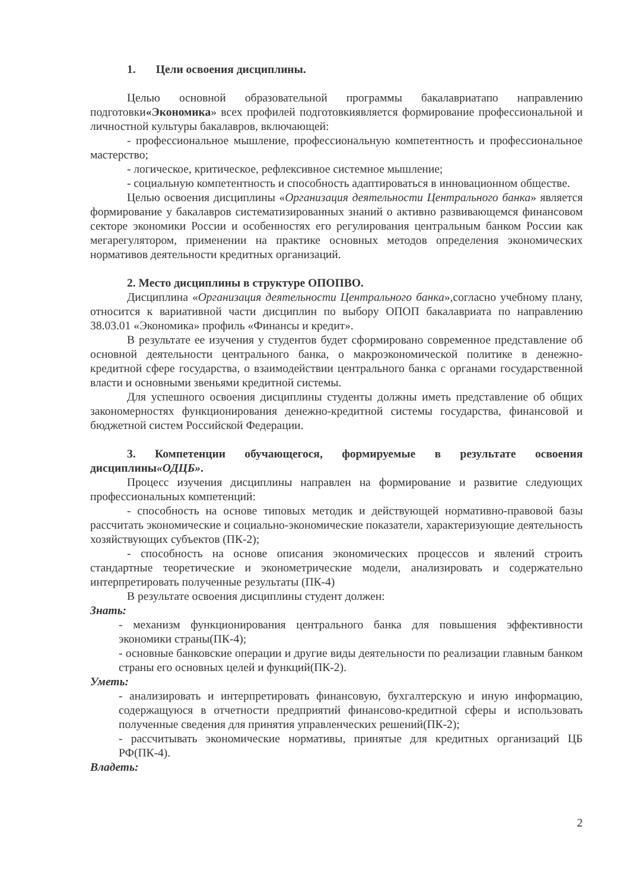1. Цели освоения дисциплины.
Целью основной образовательной программы бакалавриатапо направлению подготовки«Экономика» всех профилей подготовкиявляется формирование профессиональной и личностной культуры бакалавров, включающей:
- профессиональное мышление, профессиональную компетентность и профессиональное мастерство;
- логическое, критическое, рефлексивное системное мышление;
- социальную компетентность и способность адаптироваться в инновационном обществе.
Целью освоения дисциплины «Организация деятельности Центрального банка» является формирование у бакалавров систематизированных знаний о активно развивающемся финансовом секторе экономики России и особенностях его регулирования центральным банком России как мегарегулятором, применении на практике основных методов определения экономических нормативов деятельности кредитных организаций.
2. Место дисциплины в структуре ОПОПВО.
Дисциплина «Организация деятельности Центрального банка»,согласно учебному плану, относится к вариативной части дисциплин по выбору ОПОП бакалавриата по направлению 38.03.01 «Экономика» профиль «Финансы и кредит».
В результате ее изучения у студентов будет сформировано современное представление об основной деятельности центрального банка, о макроэкономической политике в денежно-кредитной сфере государства, о взаимодействии центрального банка с органами государственной власти и основными звеньями кредитной системы.
Для успешного освоения дисциплины студенты должны иметь представление об общих закономерностях функционирования денежно-кредитной системы государства, финансовой и бюджетной систем Российской Федерации.
3. Компетенции обучающегося, формируемые в результате освоения дисциплины«ОДЦБ».
Процесс изучения дисциплины направлен на формирование и развитие следующих профессиональных компетенций:
- способность на основе типовых методик и действующей нормативно-правовой базы рассчитать экономические и социально-экономические показатели, характеризующие деятельность хозяйствующих субъектов (ПК-2);
- способность на основе описания экономических процессов и явлений строить стандартные теоретические и эконометрические модели, анализировать и содержательно интерпретировать полученные результаты (ПК-4)
В результате освоения дисциплины студент должен:
Знать:
- механизм функционирования центрального банка для повышения эффективности экономики страны(ПК-4);
- основные банковские операции и другие виды деятельности по реализации главным банком страны его основных целей и функций(ПК-2).
Уметь:
- анализировать и интерпретировать финансовую, бухгалтерскую и иную информацию, содержащуюся в отчетности предприятий финансово-кредитной сферы и использовать полученные сведения для принятия управленческих решений(ПК-2);
- рассчитывать экономические нормативы, принятые для кредитных организаций ЦБ РФ(ПК-4).
Владеть:
2